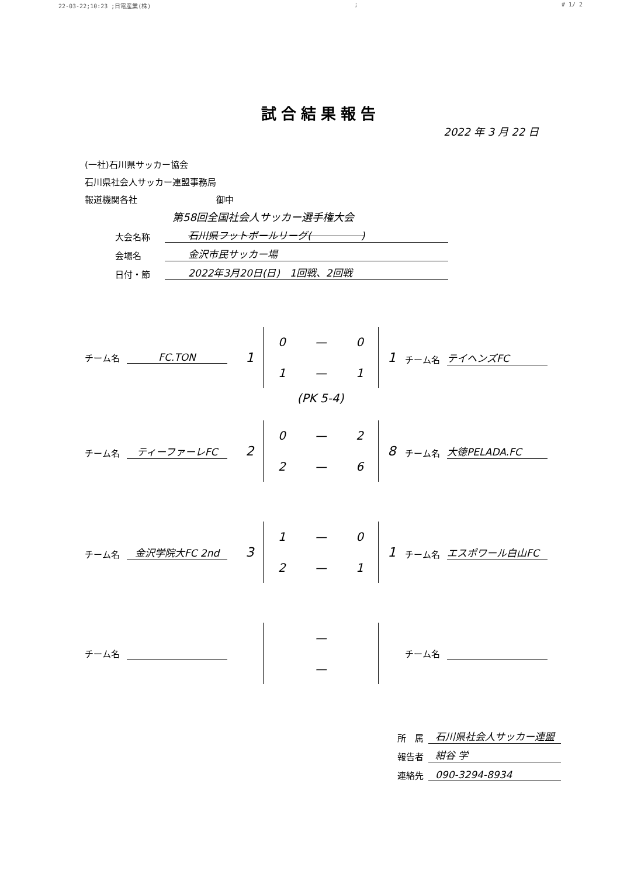22-03-22;10:23 ;日電産業(株); # 1/ 2
試合結果報告
2022 年 3 月 22 日
(一社)石川県サッカー協会
石川県社会人サッカー連盟事務局
報道機関各社　　　　　　　　　御中
第58回全国社会人サッカー選手権大会
大会名称 石川県フットボールリーグ(　　　　　)
会場名 金沢市民サッカー場
日付・節 2022年3月20日(日)　1回戦、2回戦
チーム名 FC.TON
1
0 — 0
1 — 1
1
チーム名 テイヘンズFC
(PK 5-4)
チーム名 ティーファーレFC
2
0 — 2
2 — 6
8
チーム名 大徳PELADA.FC
チーム名 金沢学院大FC 2nd
3
1 — 0
2 — 1
1
チーム名 エスポワール白山FC
チーム名
—
—
チーム名
所　属 石川県社会人サッカー連盟
報告者 紺谷 学
連絡先 090-3294-8934